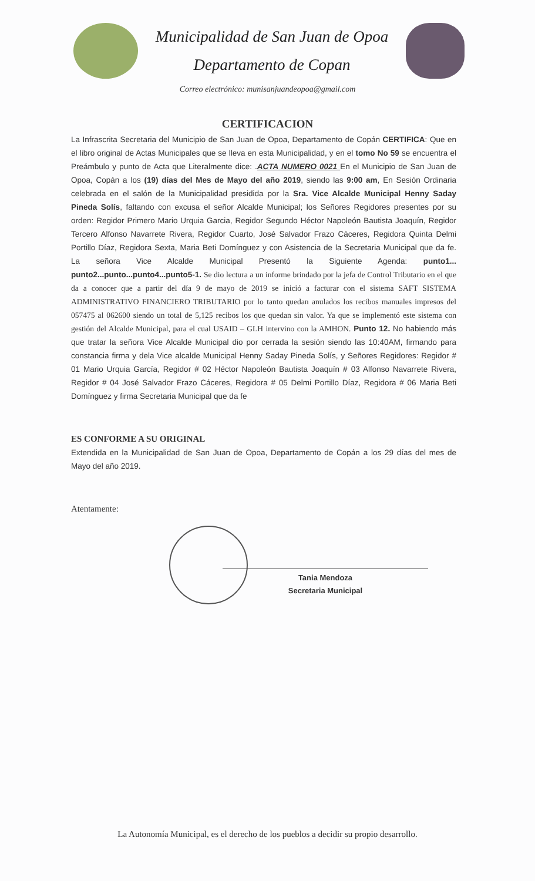Municipalidad de San Juan de Opoa
Departamento de Copan
Correo electrónico: munisanjuandeopoa@gmail.com
CERTIFICACION
La Infrascrita Secretaria del Municipio de San Juan de Opoa, Departamento de Copán CERTIFICA: Que en el libro original de Actas Municipales que se lleva en esta Municipalidad, y en el tomo No 59 se encuentra el Preámbulo y punto de Acta que Literalmente dice: .ACTA NUMERO 0021 En el Municipio de San Juan de Opoa, Copán a los (19) días del Mes de Mayo del año 2019, siendo las 9:00 am, En Sesión Ordinaria celebrada en el salón de la Municipalidad presidida por la Sra. Vice Alcalde Municipal Henny Saday Pineda Solís, faltando con excusa el señor Alcalde Municipal; los Señores Regidores presentes por su orden: Regidor Primero Mario Urquia Garcia, Regidor Segundo Héctor Napoleón Bautista Joaquín, Regidor Tercero Alfonso Navarrete Rivera, Regidor Cuarto, José Salvador Frazo Cáceres, Regidora Quinta Delmi Portillo Díaz, Regidora Sexta, Maria Beti Domínguez y con Asistencia de la Secretaria Municipal que da fe. La señora Vice Alcalde Municipal Presentó la Siguiente Agenda: punto1... punto2...punto...punto4...punto5-1. Se dio lectura a un informe brindado por la jefa de Control Tributario en el que da a conocer que a partir del día 9 de mayo de 2019 se inició a facturar con el sistema SAFT SISTEMA ADMINISTRATIVO FINANCIERO TRIBUTARIO por lo tanto quedan anulados los recibos manuales impresos del 057475 al 062600 siendo un total de 5,125 recibos los que quedan sin valor. Ya que se implementó este sistema con gestión del Alcalde Municipal, para el cual USAID – GLH intervino con la AMHON. Punto 12. No habiendo más que tratar la señora Vice Alcalde Municipal dio por cerrada la sesión siendo las 10:40AM, firmando para constancia firma y dela Vice alcalde Municipal Henny Saday Pineda Solís, y Señores Regidores: Regidor # 01 Mario Urquia García, Regidor # 02 Héctor Napoleón Bautista Joaquín # 03 Alfonso Navarrete Rivera, Regidor # 04 José Salvador Frazo Cáceres, Regidora # 05 Delmi Portillo Díaz, Regidora # 06 Maria Beti Domínguez y firma Secretaria Municipal que da fe
ES CONFORME A SU ORIGINAL
Extendida en la Municipalidad de San Juan de Opoa, Departamento de Copán a los 29 días del mes de Mayo del año 2019.
Atentamente:
Tania Mendoza
Secretaria Municipal
La Autonomía Municipal, es el derecho de los pueblos a decidir su propio desarrollo.